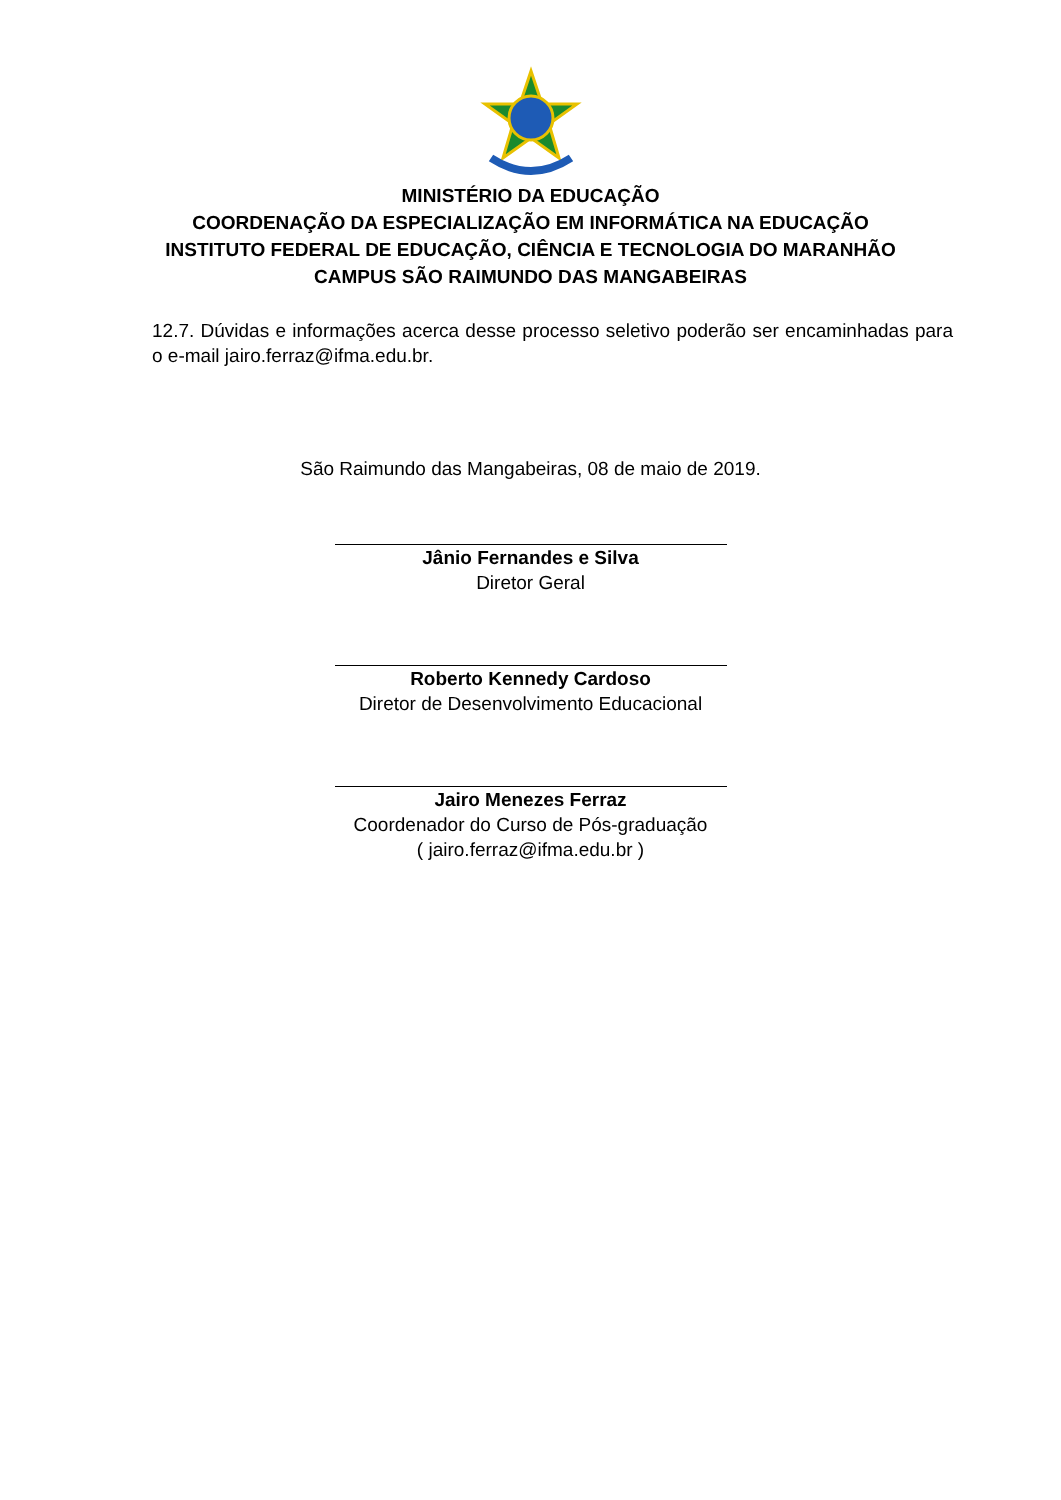MINISTÉRIO DA EDUCAÇÃO
COORDENAÇÃO DA ESPECIALIZAÇÃO EM INFORMÁTICA NA EDUCAÇÃO
INSTITUTO FEDERAL DE EDUCAÇÃO, CIÊNCIA E TECNOLOGIA DO MARANHÃO
CAMPUS SÃO RAIMUNDO DAS MANGABEIRAS
12.7. Dúvidas e informações acerca desse processo seletivo poderão ser encaminhadas para o e-mail jairo.ferraz@ifma.edu.br.
São Raimundo das Mangabeiras, 08 de maio de 2019.
Jânio Fernandes e Silva
Diretor Geral
Roberto Kennedy Cardoso
Diretor de Desenvolvimento Educacional
Jairo Menezes Ferraz
Coordenador do Curso de Pós-graduação
( jairo.ferraz@ifma.edu.br )